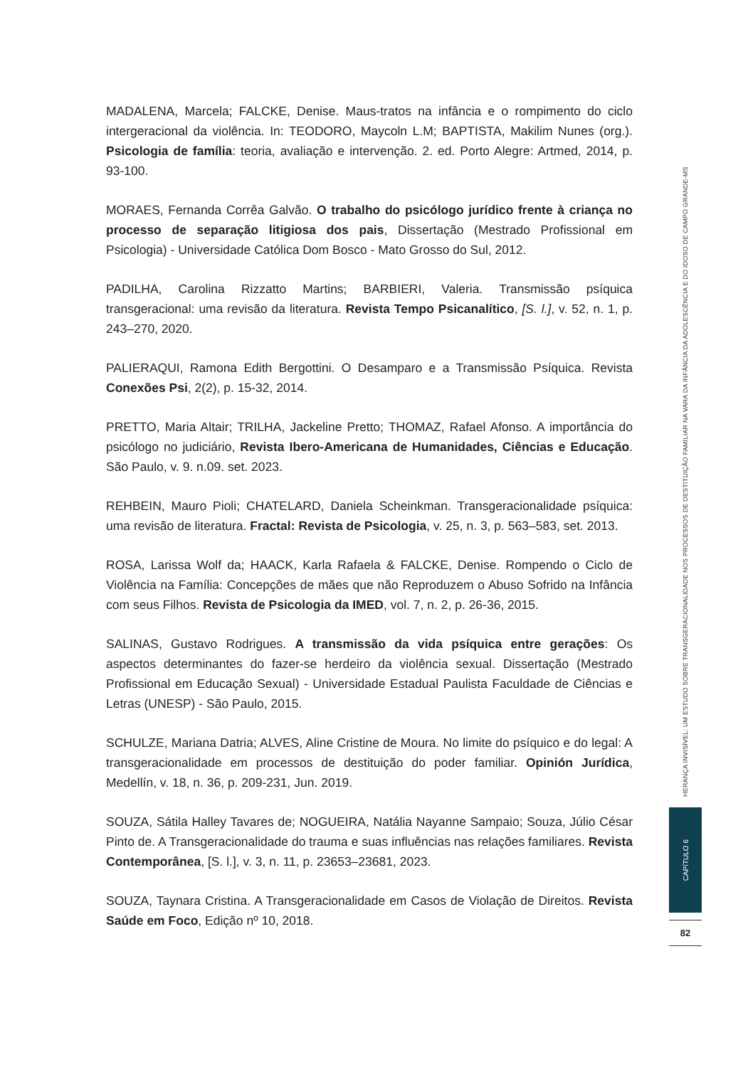MADALENA, Marcela; FALCKE, Denise. Maus-tratos na infância e o rompimento do ciclo intergeracional da violência. In: TEODORO, Maycoln L.M; BAPTISTA, Makilim Nunes (org.). Psicologia de família: teoria, avaliação e intervenção. 2. ed. Porto Alegre: Artmed, 2014, p. 93-100.
MORAES, Fernanda Corrêa Galvão. O trabalho do psicólogo jurídico frente à criança no processo de separação litigiosa dos pais, Dissertação (Mestrado Profissional em Psicologia) - Universidade Católica Dom Bosco - Mato Grosso do Sul, 2012.
PADILHA, Carolina Rizzatto Martins; BARBIERI, Valeria. Transmissão psíquica transgeracional: uma revisão da literatura. Revista Tempo Psicanalítico, [S. l.], v. 52, n. 1, p. 243–270, 2020.
PALIERAQUI, Ramona Edith Bergottini. O Desamparo e a Transmissão Psíquica. Revista Conexões Psi, 2(2), p. 15-32, 2014.
PRETTO, Maria Altair; TRILHA, Jackeline Pretto; THOMAZ, Rafael Afonso. A importância do psicólogo no judiciário, Revista Ibero-Americana de Humanidades, Ciências e Educação. São Paulo, v. 9. n.09. set. 2023.
REHBEIN, Mauro Pioli; CHATELARD, Daniela Scheinkman. Transgeracionalidade psíquica: uma revisão de literatura. Fractal: Revista de Psicologia, v. 25, n. 3, p. 563–583, set. 2013.
ROSA, Larissa Wolf da; HAACK, Karla Rafaela & FALCKE, Denise. Rompendo o Ciclo de Violência na Família: Concepções de mães que não Reproduzem o Abuso Sofrido na Infância com seus Filhos. Revista de Psicologia da IMED, vol. 7, n. 2, p. 26-36, 2015.
SALINAS, Gustavo Rodrigues. A transmissão da vida psíquica entre gerações: Os aspectos determinantes do fazer-se herdeiro da violência sexual. Dissertação (Mestrado Profissional em Educação Sexual) - Universidade Estadual Paulista Faculdade de Ciências e Letras (UNESP) - São Paulo, 2015.
SCHULZE, Mariana Datria; ALVES, Aline Cristine de Moura. No limite do psíquico e do legal: A transgeracionalidade em processos de destituição do poder familiar. Opinión Jurídica, Medellín, v. 18, n. 36, p. 209-231, Jun. 2019.
SOUZA, Sátila Halley Tavares de; NOGUEIRA, Natália Nayanne Sampaio; Souza, Júlio César Pinto de. A Transgeracionalidade do trauma e suas influências nas relações familiares. Revista Contemporânea, [S. l.], v. 3, n. 11, p. 23653–23681, 2023.
SOUZA, Taynara Cristina. A Transgeracionalidade em Casos de Violação de Direitos. Revista Saúde em Foco, Edição nº 10, 2018.
HERANÇA INVISÍVEL: UM ESTUDO SOBRE TRANSGERACIONALIDADE NOS PROCESSOS DE DESTITUIÇÃO FAMILIAR NA VARA DA INFÂNCIA DA ADOLESCÊNCIA E DO IDOSO DE CAMPO GRANDE-MS
CAPÍTULO 6
82